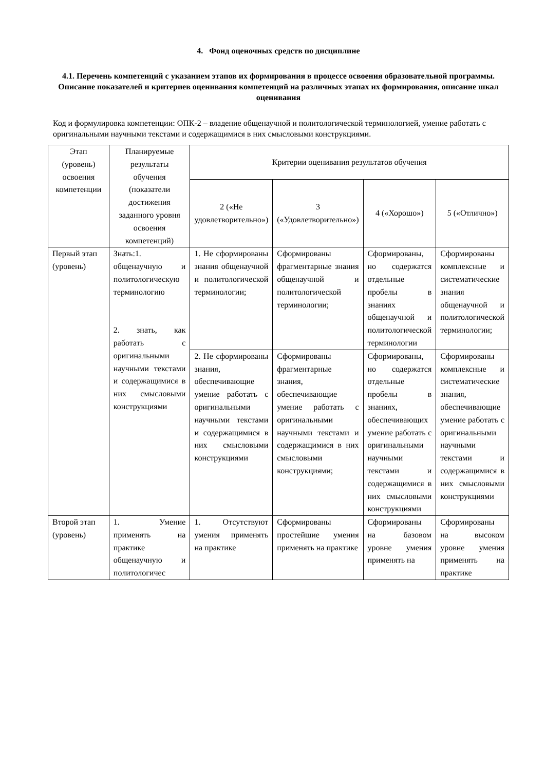4. Фонд оценочных средств по дисциплине
4.1. Перечень компетенций с указанием этапов их формирования в процессе освоения образовательной программы. Описание показателей и критериев оценивания компетенций на различных этапах их формирования, описание шкал оценивания
Код и формулировка компетенции: ОПК-2 – владение общенаучной и политологической терминологией, умение работать с оригинальными научными текстами и содержащимися в них смысловыми конструкциями.
| Этап (уровень) освоения компетенции | Планируемые результаты обучения (показатели достижения заданного уровня освоения компетенций) | Критерии оценивания результатов обучения | | | |
| --- | --- | --- | --- | --- | --- |
| | | 2 («Не удовлетворительно») | 3 («Удовлетворительно») | 4 («Хорошо») | 5 («Отлично») |
| Первый этап (уровень) | Знать:1. общенаучную и политологическую терминологию 2. знать, как работать с оригинальными научными текстами и содержащимися в них смысловыми конструкциями | 1. Не сформированы знания общенаучной и политологической терминологии; | Сформированы фрагментарные знания общенаучной и политологической терминологии; | Сформированы, но содержатся отдельные пробелы в знаниях общенаучной и политологической терминологии | Сформированы комплексные и систематические знания общенаучной и политологической терминологии; |
| | | 2. Не сформированы знания, обеспечивающие умение работать с оригинальными научными текстами и содержащимися в них смысловыми конструкциями | Сформированы фрагментарные знания, обеспечивающие умение работать с оригинальными научными текстами и содержащимися в них смысловыми конструкциями; | Сформированы, но содержатся отдельные пробелы в знаниях, обеспечивающих умение работать с оригинальными научными текстами и содержащимися в них смысловыми конструкциями | Сформированы комплексные и систематические знания, обеспечивающие умение работать с оригинальными научными текстами и содержащимися в них смысловыми конструкциями |
| Второй этап (уровень) | 1. Умение применять на практике общенаучную и политологичес | 1. Отсутствуют умения применять на практике | Сформированы простейшие умения применять на практике | Сформированы на базовом уровне умения применять на | Сформированы на высоком уровне умения применять на практике |